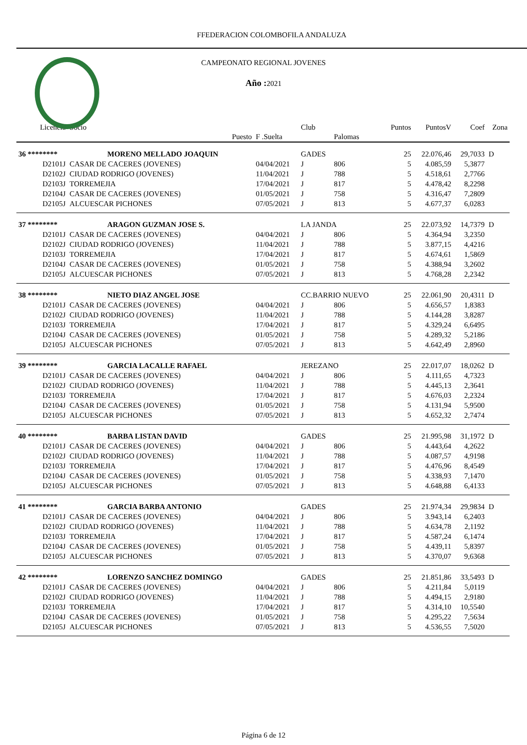FFEDERACION COLOMBOFILA ANDALUZA
CAMPEONATO REGIONAL JOVENES
Año :2021
| Licencia | Socio | | Club | | Puntos | PuntosV | Coef | Zona |
| --- | --- | --- | --- | --- | --- | --- | --- | --- |
| | Puesto | F .Suelta | | Palomas | | | | |
| 36 ******** | MORENO MELLADO JOAQUIN | | GADES | | 25 | 22.076,46 | 29,7033 | D |
| D2101J | CASAR DE CACERES (JOVENES) | 04/04/2021 | J | 806 | 5 | 4.085,59 | 5,3877 | |
| D2102J | CIUDAD RODRIGO (JOVENES) | 11/04/2021 | J | 788 | 5 | 4.518,61 | 2,7766 | |
| D2103J | TORREMEJIA | 17/04/2021 | J | 817 | 5 | 4.478,42 | 8,2298 | |
| D2104J | CASAR DE CACERES (JOVENES) | 01/05/2021 | J | 758 | 5 | 4.316,47 | 7,2809 | |
| D2105J | ALCUESCAR PICHONES | 07/05/2021 | J | 813 | 5 | 4.677,37 | 6,0283 | |
| 37 ******** | ARAGON GUZMAN JOSE S. | | LA JANDA | | 25 | 22.073,92 | 14,7379 | D |
| D2101J | CASAR DE CACERES (JOVENES) | 04/04/2021 | J | 806 | 5 | 4.364,94 | 3,2350 | |
| D2102J | CIUDAD RODRIGO (JOVENES) | 11/04/2021 | J | 788 | 5 | 3.877,15 | 4,4216 | |
| D2103J | TORREMEJIA | 17/04/2021 | J | 817 | 5 | 4.674,61 | 1,5869 | |
| D2104J | CASAR DE CACERES (JOVENES) | 01/05/2021 | J | 758 | 5 | 4.388,94 | 3,2602 | |
| D2105J | ALCUESCAR PICHONES | 07/05/2021 | J | 813 | 5 | 4.768,28 | 2,2342 | |
| 38 ******** | NIETO DIAZ ANGEL JOSE | | CC.BARRIO NUEVO | | 25 | 22.061,90 | 20,4311 | D |
| D2101J | CASAR DE CACERES (JOVENES) | 04/04/2021 | J | 806 | 5 | 4.656,57 | 1,8383 | |
| D2102J | CIUDAD RODRIGO (JOVENES) | 11/04/2021 | J | 788 | 5 | 4.144,28 | 3,8287 | |
| D2103J | TORREMEJIA | 17/04/2021 | J | 817 | 5 | 4.329,24 | 6,6495 | |
| D2104J | CASAR DE CACERES (JOVENES) | 01/05/2021 | J | 758 | 5 | 4.289,32 | 5,2186 | |
| D2105J | ALCUESCAR PICHONES | 07/05/2021 | J | 813 | 5 | 4.642,49 | 2,8960 | |
| 39 ******** | GARCIA LACALLE RAFAEL | | JEREZANO | | 25 | 22.017,07 | 18,0262 | D |
| D2101J | CASAR DE CACERES (JOVENES) | 04/04/2021 | J | 806 | 5 | 4.111,65 | 4,7323 | |
| D2102J | CIUDAD RODRIGO (JOVENES) | 11/04/2021 | J | 788 | 5 | 4.445,13 | 2,3641 | |
| D2103J | TORREMEJIA | 17/04/2021 | J | 817 | 5 | 4.676,03 | 2,2324 | |
| D2104J | CASAR DE CACERES (JOVENES) | 01/05/2021 | J | 758 | 5 | 4.131,94 | 5,9500 | |
| D2105J | ALCUESCAR PICHONES | 07/05/2021 | J | 813 | 5 | 4.652,32 | 2,7474 | |
| 40 ******** | BARBA LISTAN DAVID | | GADES | | 25 | 21.995,98 | 31,1972 | D |
| D2101J | CASAR DE CACERES (JOVENES) | 04/04/2021 | J | 806 | 5 | 4.443,64 | 4,2622 | |
| D2102J | CIUDAD RODRIGO (JOVENES) | 11/04/2021 | J | 788 | 5 | 4.087,57 | 4,9198 | |
| D2103J | TORREMEJIA | 17/04/2021 | J | 817 | 5 | 4.476,96 | 8,4549 | |
| D2104J | CASAR DE CACERES (JOVENES) | 01/05/2021 | J | 758 | 5 | 4.338,93 | 7,1470 | |
| D2105J | ALCUESCAR PICHONES | 07/05/2021 | J | 813 | 5 | 4.648,88 | 6,4133 | |
| 41 ******** | GARCIA BARBA ANTONIO | | GADES | | 25 | 21.974,34 | 29,9834 | D |
| D2101J | CASAR DE CACERES (JOVENES) | 04/04/2021 | J | 806 | 5 | 3.943,14 | 6,2403 | |
| D2102J | CIUDAD RODRIGO (JOVENES) | 11/04/2021 | J | 788 | 5 | 4.634,78 | 2,1192 | |
| D2103J | TORREMEJIA | 17/04/2021 | J | 817 | 5 | 4.587,24 | 6,1474 | |
| D2104J | CASAR DE CACERES (JOVENES) | 01/05/2021 | J | 758 | 5 | 4.439,11 | 5,8397 | |
| D2105J | ALCUESCAR PICHONES | 07/05/2021 | J | 813 | 5 | 4.370,07 | 9,6368 | |
| 42 ******** | LORENZO SANCHEZ DOMINGO | | GADES | | 25 | 21.851,86 | 33,5493 | D |
| D2101J | CASAR DE CACERES (JOVENES) | 04/04/2021 | J | 806 | 5 | 4.211,84 | 5,0119 | |
| D2102J | CIUDAD RODRIGO (JOVENES) | 11/04/2021 | J | 788 | 5 | 4.494,15 | 2,9180 | |
| D2103J | TORREMEJIA | 17/04/2021 | J | 817 | 5 | 4.314,10 | 10,5540 | |
| D2104J | CASAR DE CACERES (JOVENES) | 01/05/2021 | J | 758 | 5 | 4.295,22 | 7,5634 | |
| D2105J | ALCUESCAR PICHONES | 07/05/2021 | J | 813 | 5 | 4.536,55 | 7,5020 | |
Página 6 de 12